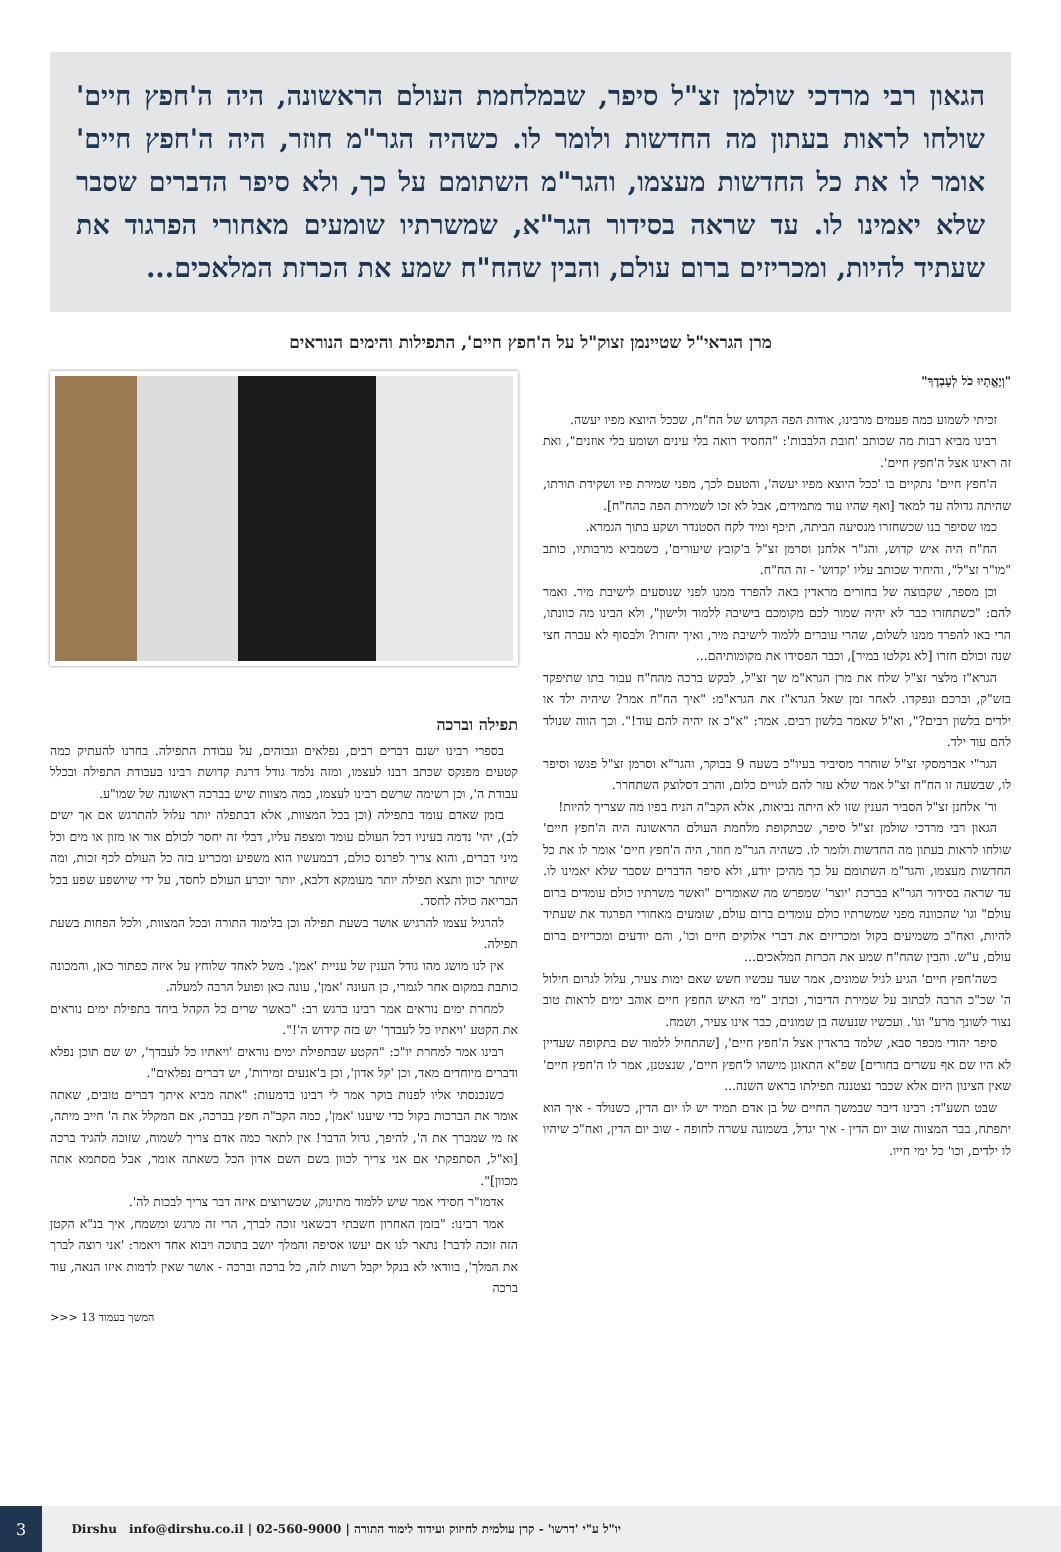הגאון רבי מרדכי שולמן זצ"ל סיפר, שבמלחמת העולם הראשונה, היה ה'חפץ חיים' שולחו לראות בעתון מה החדשות ולומר לו. כשהיה הגר"מ חוזר, היה ה'חפץ חיים' אומר לו את כל החדשות מעצמו, והגר"מ השתומם על כך, ולא סיפר הדברים שסבר שלא יאמינו לו. עד שראה בסידור הגר"א, שמשרתיו שומעים מאחורי הפרגוד את שעתיד להיות, ומכריזים ברום עולם, והבין שהח"ח שמע את הכרזת המלאכים...
מרן הגראי"ל שטיינמן זצוק"ל על ה'חפץ חיים', התפילות והימים הנוראים
"וְיֶאֱתָיוּ כֹל לְעָבְדֶךָ"
זכיתי לשמוע כמה פעמים מרבינו, אודות הפה הקדוש של הח"ח, שככל היוצא מפיו יעשה.
רבינו מביא רבות מה שכותב 'חובת הלבבות': "החסיד רואה בלי עינים ושומע בלי אוזנים", ואת זה ראינו אצל ה'חפץ חיים'.
ה'חפץ חיים' נתקיים בו 'ככל היוצא מפיו יעשה', והטעם לכך, מפני שמירת פיו ושקידת תורתו, שהיתה גדולה עד למאד [ואף שהיו עוד מתמידים, אבל לא זכו לשמירת הפה כהח"ח].
כמו שסיפר בנו שכשחזרו מנסיעה הביתה, תיכף ומיד לקח הסטנדר ושקע בתוך הגמרא.
הח"ח היה איש קדוש, והג"ר אלחנן וסרמן זצ"ל ב'קובץ שיעורים', כשמביא מרבותיו, כותב "מו"ר זצ"ל", והיחיד שכותב עליו 'קדוש' - זה הח"ח.
וכן מספר, שקבוצה של בחורים מראדין באה להפרד ממנו לפני שנוסעים לישיבת מיר. ואמר להם: "כשתחזרו כבר לא יהיה שמור לכם מקומכם בישיבה ללמוד ולישון", ולא הבינו מה כוונתו, הרי באו להפרד ממנו לשלום, שהרי עוברים ללמוד לישיבת מיר, ואיך יחזרו? ולבסוף לא עברה חצי שנה וכולם חזרו [לא נקלטו במיר], וכבר הפסידו את מקומותיהם...
הגרא"ז מלצר זצ"ל שלח את מרן הגרא"מ שך זצ"ל, לבקש ברכה מהח"ח עבור בתו שתיפקד בזש"ק, וברכם ונפקדו. לאחר זמן שאל הגרא"ז את הגרא"מ: "איך הח"ח אמר? שיהיה ילד או ילדים בלשון רבים?", וא"ל שאמר בלשון רבים. אמר: "א"כ אז יהיה להם עוד!". וכך הווה שנולד להם עוד ילד.
הגר"י אברמסקי זצ"ל שוחרר מסיביר בעיו"כ בשעה 9 בבוקר, והגר"א וסרמן זצ"ל פגשו וסיפר לו, שבשעה זו הח"ח זצ"ל אמר שלא עזר להם לגויים כלום, והרב דסלוצק השתחרר.
ור' אלחנן זצ"ל הסביר הענין שזו לא היתה נביאות, אלא הקב"ה הניח בפיו מה שצריך להיות!
הגאון רבי מרדכי שולמן זצ"ל סיפר, שבתקופת מלחמת העולם הראשונה היה ה'חפץ חיים' שולחו לראות בעתון מה החדשות ולומר לו. כשהיה הגר"מ חוזר, היה ה'חפץ חיים' אומר לו את כל החדשות מעצמו, והגר"מ השתומם על כך מהיכן יודע, ולא סיפר הדברים שסבר שלא יאמינו לו. עד שראה בסידור הגר"א בברכת 'יוצר' שמפרש מה שאומרים "ואשר משרתיו כולם עומדים ברום עולם" וגו' שהכוונה מפני שמשרתיו כולם עומדים ברום עולם, שומעים מאחורי הפרגוד את שעתיד להיות, ואח"כ משמיעים בקול ומכריזים את דברי אלוקים חיים וכו', והם יודעים ומכריזים ברום עולם, ע"ש. והבין שהח"ח שמע את הכרזת המלאכים...
כשה'חפץ חיים' הגיע לגיל שמונים, אמר שעד עכשיו חשש שאם ימות צעיר, עלול לגרום חילול ה' שכ"כ הרבה לכתוב על שמירת הדיבור, וכתיב "מי האיש החפץ חיים אוהב ימים לראות טוב נצור לשונך מרע" וגו'. ועכשיו שנעשה בן שמונים, כבר אינו צעיר, ושמח.
סיפר יהודי מכפר סבא, שלמד בראדין אצל ה'חפץ חיים', [שהתחיל ללמוד שם בתקופה שעדיין לא היו שם אף עשרים בחורים] שפ"א התאונן מישהו ל'חפץ חיים', שנצטנן, אמר לו ה'חפץ חיים' שאין הצינון היום אלא שכבר נצטננה תפילתו בראש השנה...
שבט תשע"ד: רבינו דיבר שבמשך החיים של בן אדם תמיד יש לו יום הדין, כשנולד - איך הוא יתפתח, בבר המצווה שוב יום הדין - איך יגדל, בשמונה עשרה לחופה - שוב יום הדין, ואח"כ שיהיו לו ילדים, וכו' כל ימי חייו.
תפילה וברכה
בספרי רבינו ישנם דברים רבים, נפלאים וגבוהים, על עבודת התפילה. בחרנו להעתיק כמה קטעים מפנקס שכתב רבנו לעצמו, ומזה נלמד גודל דרגת קדושת רבינו בעבודת התפילה ובכלל עבודת ה', וכן רשימה שרשם רבינו לעצמו, כמה מצוות שיש בברכה ראשונה של שמו"ע.
בזמן שאדם עומד בתפילה (וכן בכל המצוות, אלא דבתפלה יותר עלול להתרגש אם אך ישים לב), יהי' נדמה בעיניו דכל העולם עומד ומצפה עליו, דבלי זה יחסר לכולם אור או מזון או מים וכל מיני דברים, והוא צריך לפרנס כולם, דבמעשיו הוא משפיע ומכריע בזה כל העולם לכף זכות, ומה שיותר יכוון ותצא תפילה יותר מעומקא דלבא, יותר יוכרע העולם לחסד, על ידי שיושפע שפע בכל הבריאה כולה לחסד.
להרגיל עצמו להרגיש אושר בשעת תפילה וכן בלימוד התורה ובכל המצוות, ולכל הפחות בשעת תפילה.
אין לנו מושג מהו גודל הענין של עניית 'אמן'. משל לאחד שלוחץ על איזה כפתור כאן, והמכונה כותבת במקום אחר לגמרי, כן העונה 'אמן', עונה כאן ופועל הרבה למעלה.
למחרת ימים נוראים אמר רבינו ברגש רב: "כאשר שרים כל הקהל ביחד בתפילת ימים נוראים את הקטע 'ויאתיו כל לעבדך' יש בזה קידוש ה'!".
רבינו אמר למחרת יו"כ: "הקטע שבתפילת ימים נוראים 'ויאתיו כל לעבדך', יש שם תוכן נפלא ודברים מיוחדים מאד, וכן 'קל אדון', וכן ב'אנעים זמירות', יש דברים נפלאים".
כשנכנסתי אליו לפנות בוקר אמר לי רבינו בדמעות: "אתה מביא איתך דברים טובים, שאתה אומר את הברכות בקול כדי שיענו 'אמן', כמה הקב"ה חפץ בברכה, אם המקלל את ה' חייב מיתה, אז מי שמברך את ה', להיפך, גדול הדבר! אין לתאר כמה אדם צריך לשמוח, שזוכה להגיד ברכה [וא"ל, הסתפקתי אם אני צריך לכוון בשם השם אדון הכל כשאתה אומר, אבל מסתמא אתה מכוון]".
אדמו"ר חסידי אמר שיש ללמוד מתינוק, שכשרוצים איזה דבר צריך לבכות לה'.
אמר רבינו: "בזמן האחרון חשבתי דכשאני זוכה לברך, הרי זה מרגש ומשמח, איך בנ"א הקטן הזה זוכה לדבר! נתאר לנו אם יעשו אסיפה והמלך יושב בתוכה ויבוא אחד ויאמר: 'אני רוצה לברך את המלך', בוודאי לא בנקל יקבל רשות לזה, כל ברכה וברכה - אושר שאין לדמות איזו הנאה, עוד ברכה
המשך בעמוד 13 <<<
יו"ל ע"י 'דרשו' - קרן עולמית לחיזוק ועידוד לימוד התורה | 02-560-9000 | info@dirshu.co.il Dirshu
3